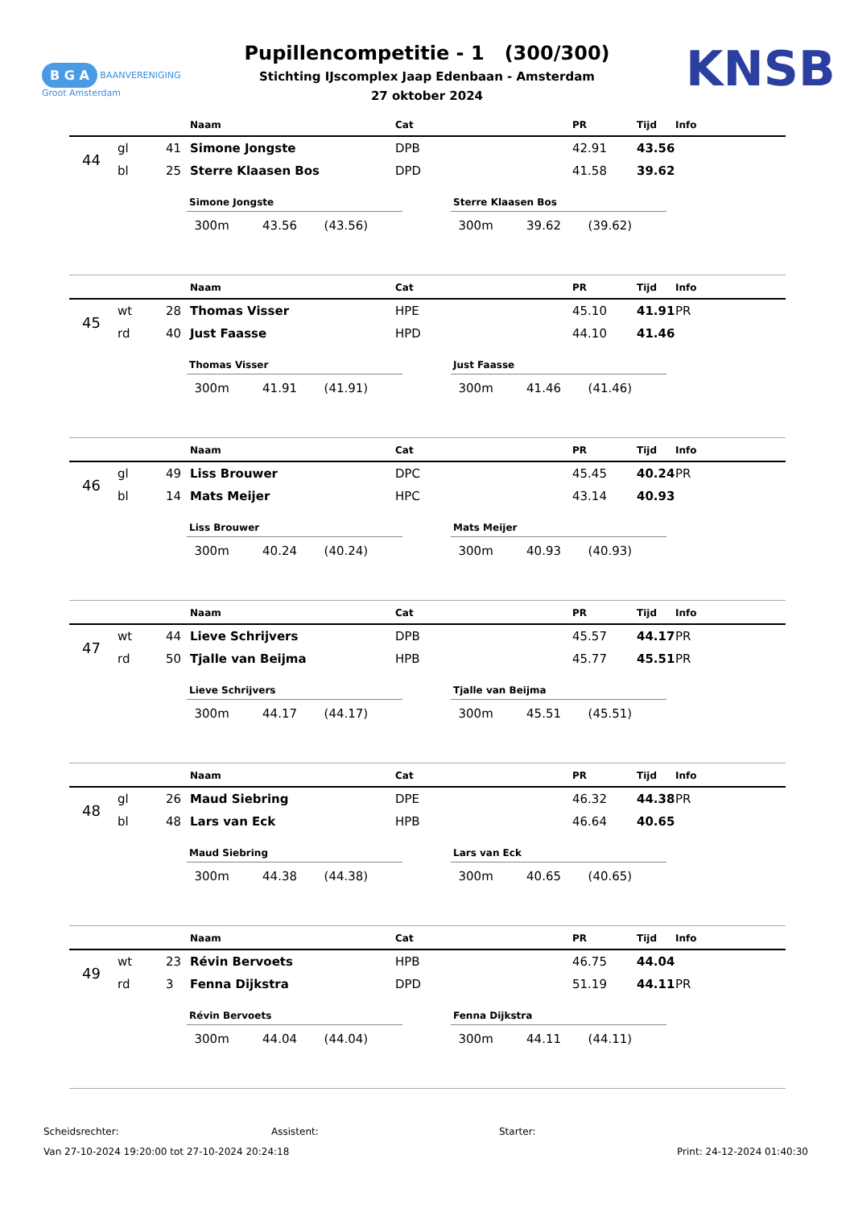B G A BAANVERENIGING
Groot Amsterdam
KNSB
Pupillencompetitie - 1 (300/300)
Stichting IJscomplex Jaap Edenbaan - Amsterdam
27 oktober 2024
| | | | Naam | Cat | PR | Tijd | Info |
| --- | --- | --- | --- | --- | --- | --- | --- |
| 44 | gl | 41 | Simone Jongste | DPB | 42.91 | 43.56 | |
| | bl | 25 | Sterre Klaasen Bos | DPD | 41.58 | 39.62 | |
| Simone Jongste | | |
| --- | --- | --- |
| 300m | 43.56 | (43.56) |
| Sterre Klaasen Bos | | |
| --- | --- | --- |
| 300m | 39.62 | (39.62) |
| | | | Naam | Cat | PR | Tijd | Info |
| --- | --- | --- | --- | --- | --- | --- | --- |
| 45 | wt | 28 | Thomas Visser | HPE | 45.10 | 41.91 | PR |
| | rd | 40 | Just Faasse | HPD | 44.10 | 41.46 | |
| Thomas Visser | | |
| --- | --- | --- |
| 300m | 41.91 | (41.91) |
| Just Faasse | | |
| --- | --- | --- |
| 300m | 41.46 | (41.46) |
| | | | Naam | Cat | PR | Tijd | Info |
| --- | --- | --- | --- | --- | --- | --- | --- |
| 46 | gl | 49 | Liss Brouwer | DPC | 45.45 | 40.24 | PR |
| | bl | 14 | Mats Meijer | HPC | 43.14 | 40.93 | |
| Liss Brouwer | | |
| --- | --- | --- |
| 300m | 40.24 | (40.24) |
| Mats Meijer | | |
| --- | --- | --- |
| 300m | 40.93 | (40.93) |
| | | | Naam | Cat | PR | Tijd | Info |
| --- | --- | --- | --- | --- | --- | --- | --- |
| 47 | wt | 44 | Lieve Schrijvers | DPB | 45.57 | 44.17 | PR |
| | rd | 50 | Tjalle van Beijma | HPB | 45.77 | 45.51 | PR |
| Lieve Schrijvers | | |
| --- | --- | --- |
| 300m | 44.17 | (44.17) |
| Tjalle van Beijma | | |
| --- | --- | --- |
| 300m | 45.51 | (45.51) |
| | | | Naam | Cat | PR | Tijd | Info |
| --- | --- | --- | --- | --- | --- | --- | --- |
| 48 | gl | 26 | Maud Siebring | DPE | 46.32 | 44.38 | PR |
| | bl | 48 | Lars van Eck | HPB | 46.64 | 40.65 | |
| Maud Siebring | | |
| --- | --- | --- |
| 300m | 44.38 | (44.38) |
| Lars van Eck | | |
| --- | --- | --- |
| 300m | 40.65 | (40.65) |
| | | | Naam | Cat | PR | Tijd | Info |
| --- | --- | --- | --- | --- | --- | --- | --- |
| 49 | wt | 23 | Révin Bervoets | HPB | 46.75 | 44.04 | |
| | rd | 3 | Fenna Dijkstra | DPD | 51.19 | 44.11 | PR |
| Révin Bervoets | | |
| --- | --- | --- |
| 300m | 44.04 | (44.04) |
| Fenna Dijkstra | | |
| --- | --- | --- |
| 300m | 44.11 | (44.11) |
Scheidsrechter: Assistent: Starter:
Van 27-10-2024 19:20:00 tot 27-10-2024 20:24:18 Print: 24-12-2024 01:40:30